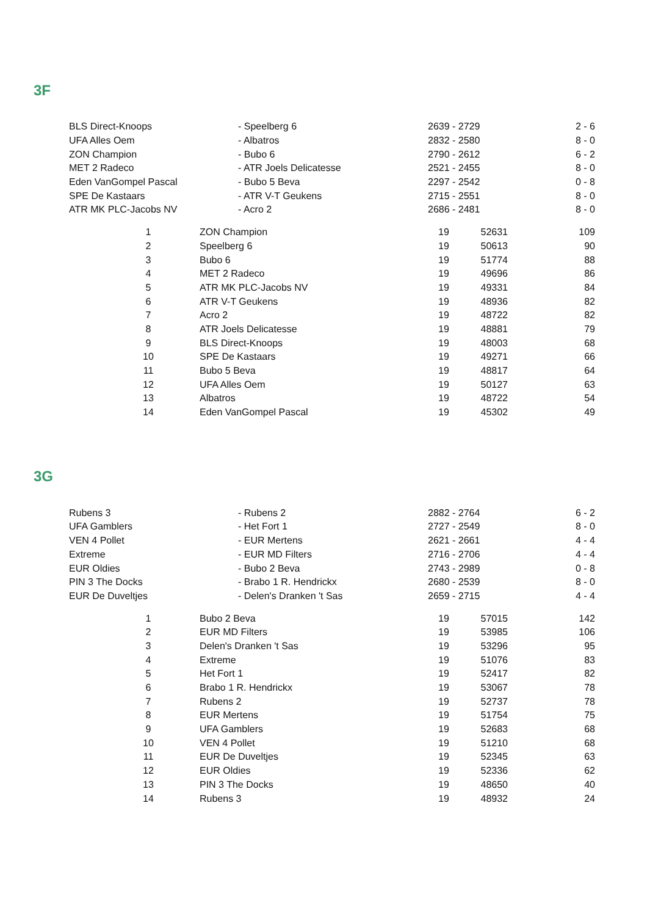3F
| BLS Direct-Knoops | - Speelberg 6 | 2639 - 2729 | 2 - 6 |
| UFA Alles Oem | - Albatros | 2832 - 2580 | 8 - 0 |
| ZON Champion | - Bubo 6 | 2790 - 2612 | 6 - 2 |
| MET 2 Radeco | - ATR Joels Delicatesse | 2521 - 2455 | 8 - 0 |
| Eden VanGompel Pascal | - Bubo 5 Beva | 2297 - 2542 | 0 - 8 |
| SPE De Kastaars | - ATR V-T Geukens | 2715 - 2551 | 8 - 0 |
| ATR MK PLC-Jacobs NV | - Acro 2 | 2686 - 2481 | 8 - 0 |
| 1 | | ZON Champion | 19 | 52631 | 109 |
| 2 | | Speelberg 6 | 19 | 50613 | 90 |
| 3 | | Bubo 6 | 19 | 51774 | 88 |
| 4 | | MET 2 Radeco | 19 | 49696 | 86 |
| 5 | | ATR MK PLC-Jacobs NV | 19 | 49331 | 84 |
| 6 | | ATR V-T Geukens | 19 | 48936 | 82 |
| 7 | | Acro 2 | 19 | 48722 | 82 |
| 8 | | ATR Joels Delicatesse | 19 | 48881 | 79 |
| 9 | | BLS Direct-Knoops | 19 | 48003 | 68 |
| 10 | | SPE De Kastaars | 19 | 49271 | 66 |
| 11 | | Bubo 5 Beva | 19 | 48817 | 64 |
| 12 | | UFA Alles Oem | 19 | 50127 | 63 |
| 13 | | Albatros | 19 | 48722 | 54 |
| 14 | | Eden VanGompel Pascal | 19 | 45302 | 49 |
3G
| Rubens 3 | - Rubens 2 | 2882 - 2764 | 6 - 2 |
| UFA Gamblers | - Het Fort 1 | 2727 - 2549 | 8 - 0 |
| VEN 4 Pollet | - EUR Mertens | 2621 - 2661 | 4 - 4 |
| Extreme | - EUR MD Filters | 2716 - 2706 | 4 - 4 |
| EUR Oldies | - Bubo 2 Beva | 2743 - 2989 | 0 - 8 |
| PIN 3 The Docks | - Brabo 1 R. Hendrickx | 2680 - 2539 | 8 - 0 |
| EUR De Duveltjes | - Delen's Dranken 't Sas | 2659 - 2715 | 4 - 4 |
| 1 | | Bubo 2 Beva | 19 | 57015 | 142 |
| 2 | | EUR MD Filters | 19 | 53985 | 106 |
| 3 | | Delen's Dranken 't Sas | 19 | 53296 | 95 |
| 4 | | Extreme | 19 | 51076 | 83 |
| 5 | | Het Fort 1 | 19 | 52417 | 82 |
| 6 | | Brabo 1 R. Hendrickx | 19 | 53067 | 78 |
| 7 | | Rubens 2 | 19 | 52737 | 78 |
| 8 | | EUR Mertens | 19 | 51754 | 75 |
| 9 | | UFA Gamblers | 19 | 52683 | 68 |
| 10 | | VEN 4 Pollet | 19 | 51210 | 68 |
| 11 | | EUR De Duveltjes | 19 | 52345 | 63 |
| 12 | | EUR Oldies | 19 | 52336 | 62 |
| 13 | | PIN 3 The Docks | 19 | 48650 | 40 |
| 14 | | Rubens 3 | 19 | 48932 | 24 |